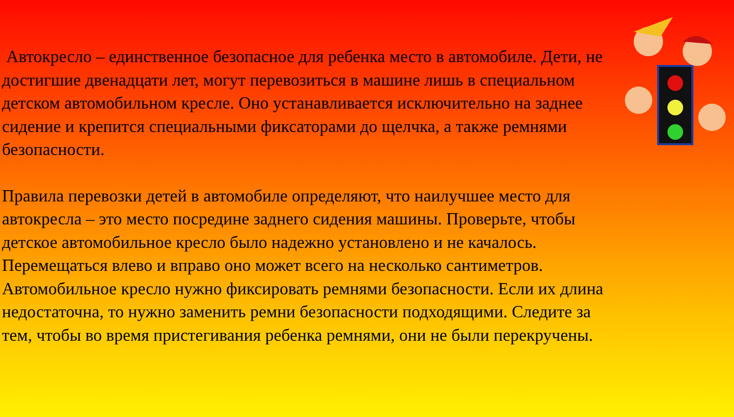Автокресло – единственное безопасное для ребенка место в автомобиле. Дети, не достигшие двенадцати лет, могут перевозиться в машине лишь в специальном детском автомобильном кресле. Оно устанавливается исключительно на заднее сидение и крепится специальными фиксаторами до щелчка, а также ремнями безопасности.
Правила перевозки детей в автомобиле определяют, что наилучшее место для автокресла – это место посредине заднего сидения машины. Проверьте, чтобы детское автомобильное кресло было надежно установлено и не качалось. Перемещаться влево и вправо оно может всего на несколько сантиметров.
Автомобильное кресло нужно фиксировать ремнями безопасности. Если их длина недостаточна, то нужно заменить ремни безопасности подходящими. Следите за тем, чтобы во время пристегивания ребенка ремнями, они не были перекручены.